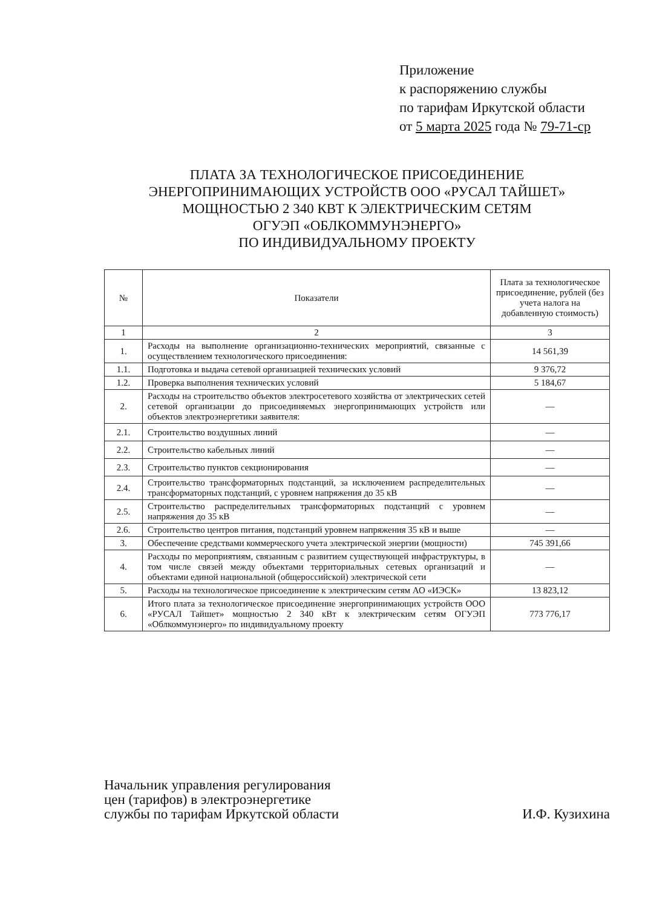Приложение
к распоряжению службы
по тарифам Иркутской области
от 5 марта 2025 года № 79-71-ср
ПЛАТА ЗА ТЕХНОЛОГИЧЕСКОЕ ПРИСОЕДИНЕНИЕ
ЭНЕРГОПРИНИМАЮЩИХ УСТРОЙСТВ ООО «РУСАЛ ТАЙШЕТ»
МОЩНОСТЬЮ 2 340 КВТ К ЭЛЕКТРИЧЕСКИМ СЕТЯМ
ОГУЭП «ОБЛКОММУНЭНЕРГО»
ПО ИНДИВИДУАЛЬНОМУ ПРОЕКТУ
| № | Показатели | Плата за технологическое присоединение, рублей (без учета налога на добавленную стоимость) |
| --- | --- | --- |
| 1 | 2 | 3 |
| 1. | Расходы на выполнение организационно-технических мероприятий, связанные с осуществлением технологического присоединения: | 14 561,39 |
| 1.1. | Подготовка и выдача сетевой организацией технических условий | 9 376,72 |
| 1.2. | Проверка выполнения технических условий | 5 184,67 |
| 2. | Расходы на строительство объектов электросетевого хозяйства от электрических сетей сетевой организации до присоединяемых энергопринимающих устройств или объектов электроэнергетики заявителя: | — |
| 2.1. | Строительство воздушных линий | — |
| 2.2. | Строительство кабельных линий | — |
| 2.3. | Строительство пунктов секционирования | — |
| 2.4. | Строительство трансформаторных подстанций, за исключением распределительных трансформаторных подстанций, с уровнем напряжения до 35 кВ | — |
| 2.5. | Строительство распределительных трансформаторных подстанций с уровнем напряжения до 35 кВ | — |
| 2.6. | Строительство центров питания, подстанций уровнем напряжения 35 кВ и выше | — |
| 3. | Обеспечение средствами коммерческого учета электрической энергии (мощности) | 745 391,66 |
| 4. | Расходы по мероприятиям, связанным с развитием существующей инфраструктуры, в том числе связей между объектами территориальных сетевых организаций и объектами единой национальной (общероссийской) электрической сети | — |
| 5. | Расходы на технологическое присоединение к электрическим сетям АО «ИЭСК» | 13 823,12 |
| 6. | Итого плата за технологическое присоединение энергопринимающих устройств ООО «РУСАЛ Тайшет» мощностью 2 340 кВт к электрическим сетям ОГУЭП «Облкоммунэнерго» по индивидуальному проекту | 773 776,17 |
Начальник управления регулирования
цен (тарифов) в электроэнергетике
службы по тарифам Иркутской области
И.Ф. Кузихина